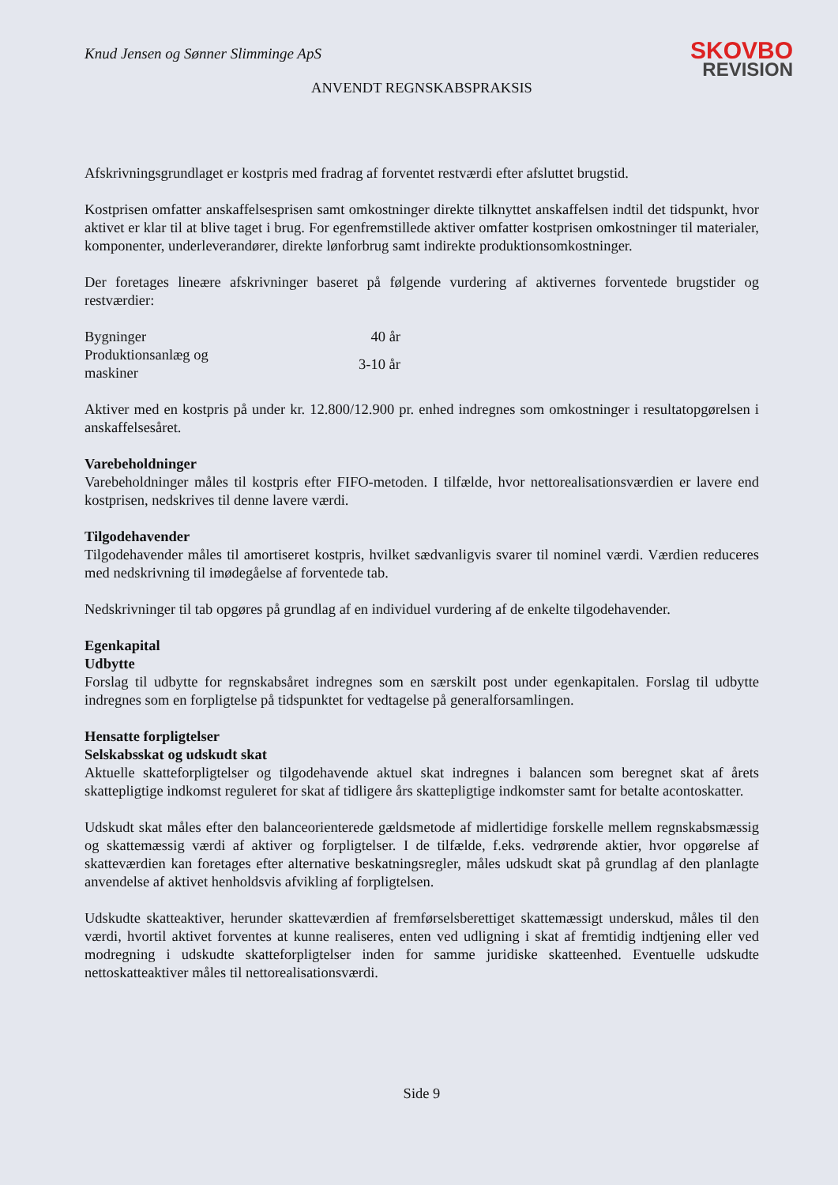Knud Jensen og Sønner Slimminge ApS
SKOVBO
REVISION
ANVENDT REGNSKABSPRAKSIS
Afskrivningsgrundlaget er kostpris med fradrag af forventet restværdi efter afsluttet brugstid.
Kostprisen omfatter anskaffelsesprisen samt omkostninger direkte tilknyttet anskaffelsen indtil det tidspunkt, hvor aktivet er klar til at blive taget i brug. For egenfremstillede aktiver omfatter kostprisen omkostninger til materialer, komponenter, underleverandører, direkte lønforbrug samt indirekte produktionsomkostninger.
Der foretages lineære afskrivninger baseret på følgende vurdering af aktivernes forventede brugstider og restværdier:
| Bygninger | 40 år |
| Produktionsanlæg og maskiner | 3-10 år |
Aktiver med en kostpris på under kr. 12.800/12.900 pr. enhed indregnes som omkostninger i resultatopgørelsen i anskaffelsesåret.
Varebeholdninger
Varebeholdninger måles til kostpris efter FIFO-metoden. I tilfælde, hvor nettorealisationsværdien er lavere end kostprisen, nedskrives til denne lavere værdi.
Tilgodehavender
Tilgodehavender måles til amortiseret kostpris, hvilket sædvanligvis svarer til nominel værdi. Værdien reduceres med nedskrivning til imødegåelse af forventede tab.
Nedskrivninger til tab opgøres på grundlag af en individuel vurdering af de enkelte tilgodehavender.
Egenkapital
Udbytte
Forslag til udbytte for regnskabsåret indregnes som en særskilt post under egenkapitalen. Forslag til udbytte indregnes som en forpligtelse på tidspunktet for vedtagelse på generalforsamlingen.
Hensatte forpligtelser
Selskabsskat og udskudt skat
Aktuelle skatteforpligtelser og tilgodehavende aktuel skat indregnes i balancen som beregnet skat af årets skattepligtige indkomst reguleret for skat af tidligere års skattepligtige indkomster samt for betalte acontoskatter.
Udskudt skat måles efter den balanceorienterede gældsmetode af midlertidige forskelle mellem regnskabsmæssig og skattemæssig værdi af aktiver og forpligtelser. I de tilfælde, f.eks. vedrørende aktier, hvor opgørelse af skatteværdien kan foretages efter alternative beskatningsregler, måles udskudt skat på grundlag af den planlagte anvendelse af aktivet henholdsvis afvikling af forpligtelsen.
Udskudte skatteaktiver, herunder skatteværdien af fremførselsberettiget skattemæssigt underskud, måles til den værdi, hvortil aktivet forventes at kunne realiseres, enten ved udligning i skat af fremtidig indtjening eller ved modregning i udskudte skatteforpligtelser inden for samme juridiske skatteenhed. Eventuelle udskudte nettoskatteaktiver måles til nettorealisationsværdi.
Side 9